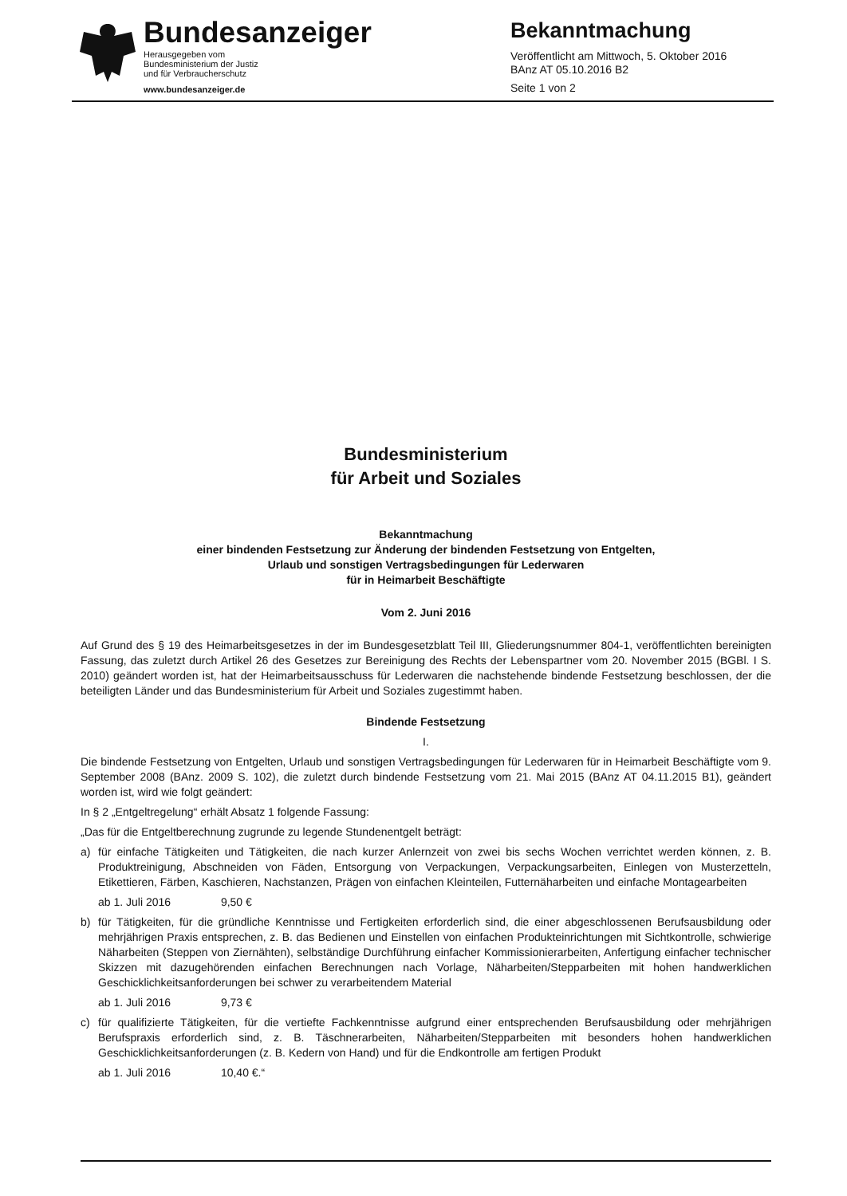Bundesanzeiger
Herausgegeben vom
Bundesministerium der Justiz
und für Verbraucherschutz
www.bundesanzeiger.de
Bekanntmachung
Veröffentlicht am Mittwoch, 5. Oktober 2016
BAnz AT 05.10.2016 B2
Seite 1 von 2
Bundesministerium
für Arbeit und Soziales
Bekanntmachung
einer bindenden Festsetzung zur Änderung der bindenden Festsetzung von Entgelten,
Urlaub und sonstigen Vertragsbedingungen für Lederwaren
für in Heimarbeit Beschäftigte
Vom 2. Juni 2016
Auf Grund des § 19 des Heimarbeitsgesetzes in der im Bundesgesetzblatt Teil III, Gliederungsnummer 804-1, veröffent­lichten bereinigten Fassung, das zuletzt durch Artikel 26 des Gesetzes zur Bereinigung des Rechts der Lebenspartner vom 20. November 2015 (BGBl. I S. 2010) geändert worden ist, hat der Heimarbeitsausschuss für Lederwaren die nachstehende bindende Festsetzung beschlossen, der die beteiligten Länder und das Bundesministerium für Arbeit und Soziales zugestimmt haben.
Bindende Festsetzung
I.
Die bindende Festsetzung von Entgelten, Urlaub und sonstigen Vertragsbedingungen für Lederwaren für in Heimarbeit Beschäftigte vom 9. September 2008 (BAnz. 2009 S. 102), die zuletzt durch bindende Festsetzung vom 21. Mai 2015 (BAnz AT 04.11.2015 B1), geändert worden ist, wird wie folgt geändert:
In § 2 „Entgeltregelung“ erhält Absatz 1 folgende Fassung:
„Das für die Entgeltberechnung zugrunde zu legende Stundenentgelt beträgt:
a) für einfache Tätigkeiten und Tätigkeiten, die nach kurzer Anlernzeit von zwei bis sechs Wochen verrichtet werden können, z. B. Produktreinigung, Abschneiden von Fäden, Entsorgung von Verpackungen, Verpackungsarbeiten, Einlegen von Musterzetteln, Etikettieren, Färben, Kaschieren, Nachstanzen, Prägen von einfachen Kleinteilen, Futternäharbeiten und einfache Montagearbeiten
ab 1. Juli 2016 9,50 €
b) für Tätigkeiten, für die gründliche Kenntnisse und Fertigkeiten erforderlich sind, die einer abgeschlossenen Berufs­ausbildung oder mehrjährigen Praxis entsprechen, z. B. das Bedienen und Einstellen von einfachen Produkteinrich­tungen mit Sichtkontrolle, schwierige Näharbeiten (Steppen von Ziernähten), selbständige Durchführung einfacher Kommissionierarbeiten, Anfertigung einfacher technischer Skizzen mit dazugehörenden einfachen Berechnungen nach Vorlage, Näharbeiten/Stepparbeiten mit hohen handwerklichen Geschicklichkeitsanforderungen bei schwer zu verarbeitendem Material
ab 1. Juli 2016 9,73 €
c) für qualifizierte Tätigkeiten, für die vertiefte Fachkenntnisse aufgrund einer entsprechenden Berufsausbildung oder mehrjährigen Berufspraxis erforderlich sind, z. B. Täschnerarbeiten, Näharbeiten/Stepparbeiten mit besonders hohen handwerklichen Geschicklichkeitsanforderungen (z. B. Kedern von Hand) und für die Endkontrolle am fertigen Produkt
ab 1. Juli 2016 10,40 €.“